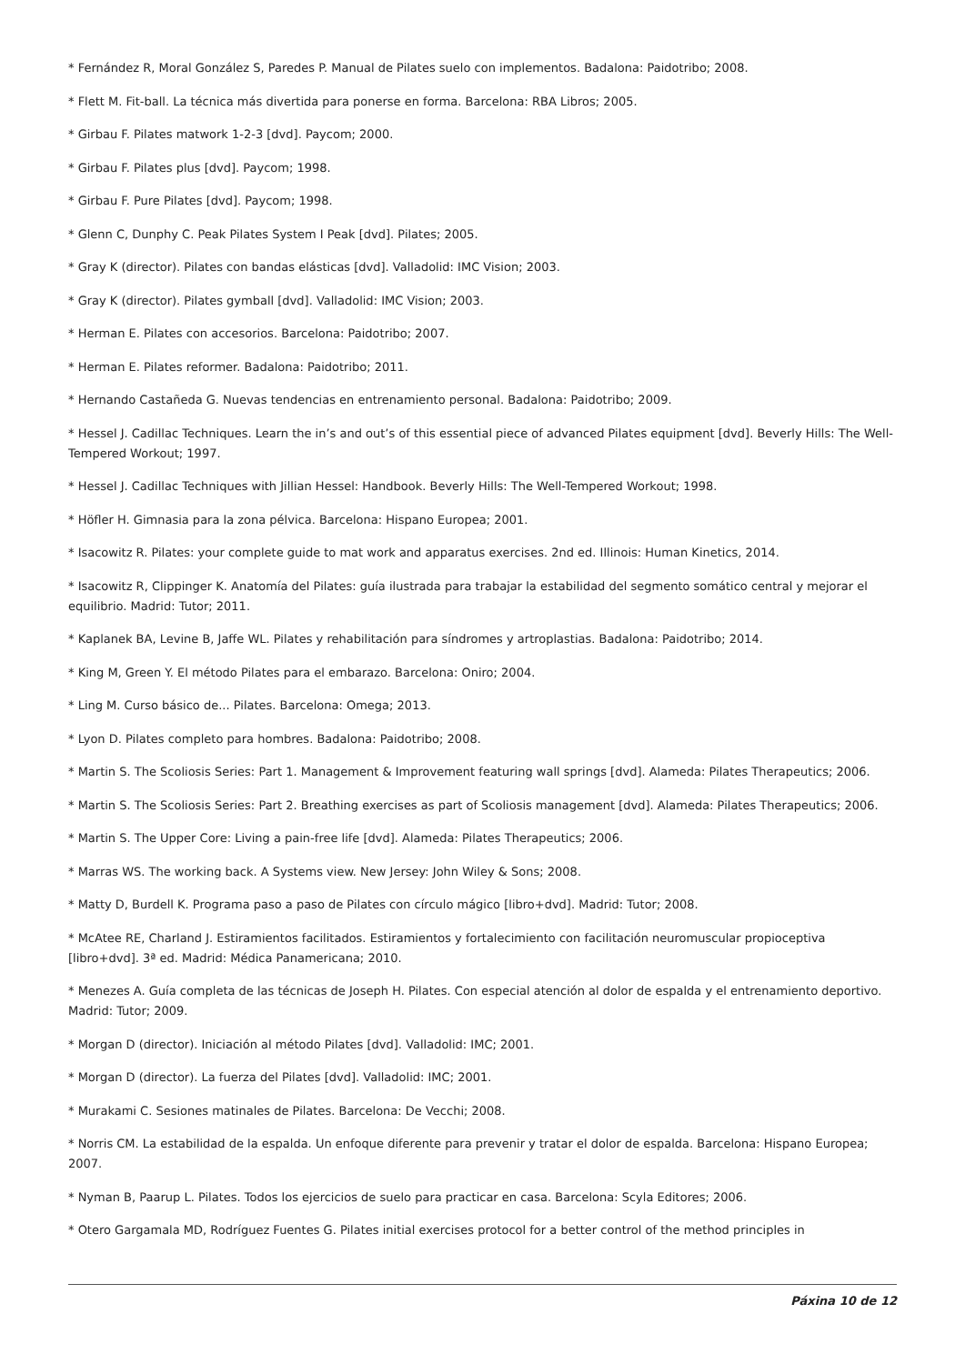* Fernández R, Moral González S, Paredes P. Manual de Pilates suelo con implementos. Badalona: Paidotribo; 2008.
* Flett M. Fit-ball. La técnica más divertida para ponerse en forma. Barcelona: RBA Libros; 2005.
* Girbau F. Pilates matwork 1-2-3 [dvd]. Paycom; 2000.
* Girbau F. Pilates plus [dvd]. Paycom; 1998.
* Girbau F. Pure Pilates [dvd]. Paycom; 1998.
* Glenn C, Dunphy C. Peak Pilates System I Peak [dvd]. Pilates; 2005.
* Gray K (director). Pilates con bandas elásticas [dvd]. Valladolid: IMC Vision; 2003.
* Gray K (director). Pilates gymball [dvd]. Valladolid: IMC Vision; 2003.
* Herman E. Pilates con accesorios. Barcelona: Paidotribo; 2007.
* Herman E. Pilates reformer. Badalona: Paidotribo; 2011.
* Hernando Castañeda G. Nuevas tendencias en entrenamiento personal. Badalona: Paidotribo; 2009.
* Hessel J. Cadillac Techniques. Learn the in’s and out’s of this essential piece of advanced Pilates equipment [dvd]. Beverly Hills: The Well-Tempered Workout; 1997.
* Hessel J. Cadillac Techniques with Jillian Hessel: Handbook. Beverly Hills: The Well-Tempered Workout; 1998.
* Höfler H. Gimnasia para la zona pélvica. Barcelona: Hispano Europea; 2001.
* Isacowitz R. Pilates: your complete guide to mat work and apparatus exercises. 2nd ed. Illinois: Human Kinetics, 2014.
* Isacowitz R, Clippinger K. Anatomía del Pilates: guía ilustrada para trabajar la estabilidad del segmento somático central y mejorar el equilibrio. Madrid: Tutor; 2011.
* Kaplanek BA, Levine B, Jaffe WL. Pilates y rehabilitación para síndromes y artroplastias. Badalona: Paidotribo; 2014.
* King M, Green Y. El método Pilates para el embarazo. Barcelona: Oniro; 2004.
* Ling M. Curso básico de... Pilates. Barcelona: Omega; 2013.
* Lyon D. Pilates completo para hombres. Badalona: Paidotribo; 2008.
* Martin S. The Scoliosis Series: Part 1. Management & Improvement featuring wall springs [dvd]. Alameda: Pilates Therapeutics; 2006.
* Martin S. The Scoliosis Series: Part 2. Breathing exercises as part of Scoliosis management [dvd]. Alameda: Pilates Therapeutics; 2006.
* Martin S. The Upper Core: Living a pain-free life [dvd]. Alameda: Pilates Therapeutics; 2006.
* Marras WS. The working back. A Systems view. New Jersey: John Wiley & Sons; 2008.
* Matty D, Burdell K. Programa paso a paso de Pilates con círculo mágico [libro+dvd]. Madrid: Tutor; 2008.
* McAtee RE, Charland J. Estiramientos facilitados. Estiramientos y fortalecimiento con facilitación neuromuscular propioceptiva [libro+dvd]. 3ª ed. Madrid: Médica Panamericana; 2010.
* Menezes A. Guía completa de las técnicas de Joseph H. Pilates. Con especial atención al dolor de espalda y el entrenamiento deportivo. Madrid: Tutor; 2009.
* Morgan D (director). Iniciación al método Pilates [dvd]. Valladolid: IMC; 2001.
* Morgan D (director). La fuerza del Pilates [dvd]. Valladolid: IMC; 2001.
* Murakami C. Sesiones matinales de Pilates. Barcelona: De Vecchi; 2008.
* Norris CM. La estabilidad de la espalda. Un enfoque diferente para prevenir y tratar el dolor de espalda. Barcelona: Hispano Europea; 2007.
* Nyman B, Paarup L. Pilates. Todos los ejercicios de suelo para practicar en casa. Barcelona: Scyla Editores; 2006.
* Otero Gargamala MD, Rodríguez Fuentes G. Pilates initial exercises protocol for a better control of the method principles in
Páxina 10 de 12